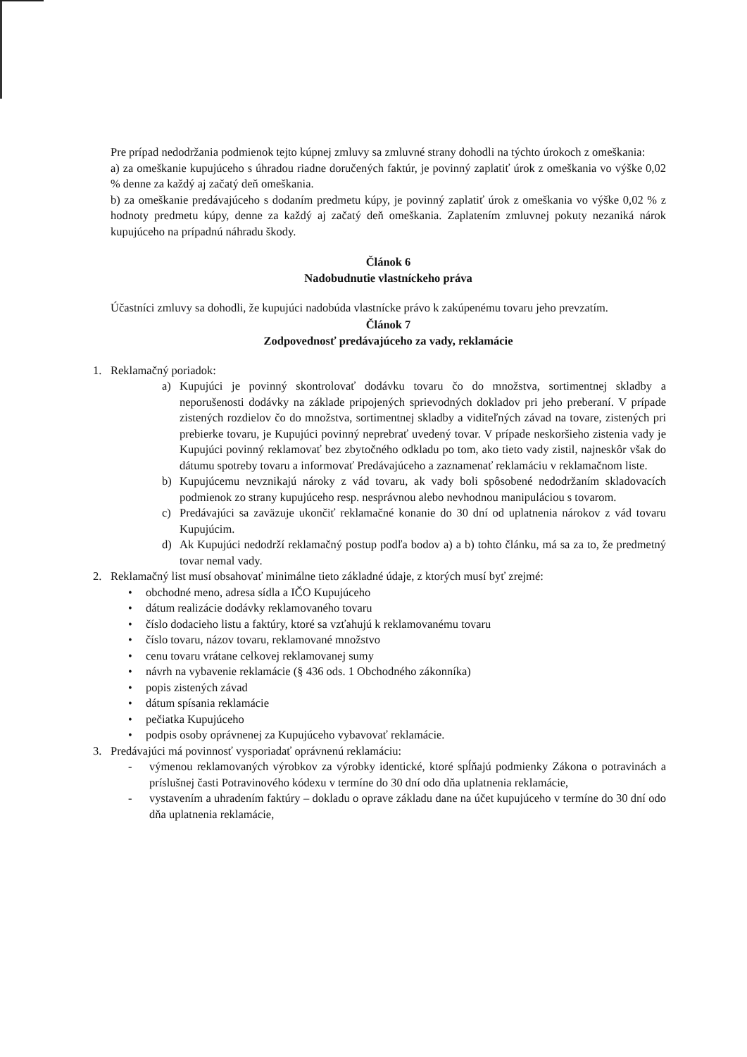Pre prípad nedodržania podmienok tejto kúpnej zmluvy sa zmluvné strany dohodli na týchto úrokoch z omeškania:
a) za omeškanie kupujúceho s úhradou riadne doručených faktúr, je povinný zaplatiť úrok z omeškania vo výške 0,02 % denne za každý aj začatý deň omeškania.
b) za omeškanie predávajúceho s dodaním predmetu kúpy, je povinný zaplatiť úrok z omeškania vo výške 0,02 % z hodnoty predmetu kúpy, denne za každý aj začatý deň omeškania. Zaplatením zmluvnej pokuty nezaniká nárok kupujúceho na prípadnú náhradu škody.
Článok 6
Nadobudnutie vlastníckeho práva
Účastníci zmluvy sa dohodli, že kupujúci nadobúda vlastnícke právo k zakúpenému tovaru jeho prevzatím.
Článok 7
Zodpovednosť predávajúceho za vady, reklamácie
1. Reklamačný poriadok:
a) Kupujúci je povinný skontrolovať dodávku tovaru čo do množstva, sortimentnej skladby a neporušenosti dodávky na základe pripojených sprievodných dokladov pri jeho preberaní. V prípade zistených rozdielov čo do množstva, sortimentnej skladby a viditeľných závad na tovare, zistených pri prebierke tovaru, je Kupujúci povinný neprebrať uvedený tovar. V prípade neskoršieho zistenia vady je Kupujúci povinný reklamovať bez zbytočného odkladu po tom, ako tieto vady zistil, najneskôr však do dátumu spotreby tovaru a informovať Predávajúceho a zaznamenať reklamáciu v reklamačnom liste.
b) Kupujúcemu nevznikajú nároky z vád tovaru, ak vady boli spôsobené nedodržaním skladovacích podmienok zo strany kupujúceho resp. nesprávnou alebo nevhodnou manipuláciou s tovarom.
c) Predávajúci sa zaväzuje ukončiť reklamačné konanie do 30 dní od uplatnenia nárokov z vád tovaru Kupujúcim.
d) Ak Kupujúci nedodrží reklamačný postup podľa bodov a) a b) tohto článku, má sa za to, že predmetný tovar nemal vady.
2. Reklamačný list musí obsahovať minimálne tieto základné údaje, z ktorých musí byť zrejmé:
• obchodné meno, adresa sídla a IČO Kupujúceho
• dátum realizácie dodávky reklamovaného tovaru
• číslo dodacieho listu a faktúry, ktoré sa vzťahujú k reklamovanému tovaru
• číslo tovaru, názov tovaru, reklamované množstvo
• cenu tovaru vrátane celkovej reklamovanej sumy
• návrh na vybavenie reklamácie (§ 436 ods. 1 Obchodného zákonníka)
• popis zistených závad
• dátum spísania reklamácie
• pečiatka Kupujúceho
• podpis osoby oprávnenej za Kupujúceho vybavovať reklamácie.
3. Predávajúci má povinnosť vysporiadať oprávnenú reklamáciu:
- výmenou reklamovaných výrobkov za výrobky identické, ktoré spĺňajú podmienky Zákona o potravinách a príslušnej časti Potravinového kódexu v termíne do 30 dní odo dňa uplatnenia reklamácie,
- vystavením a uhradením faktúry – dokladu o oprave základu dane na účet kupujúceho v termíne do 30 dní odo dňa uplatnenia reklamácie,